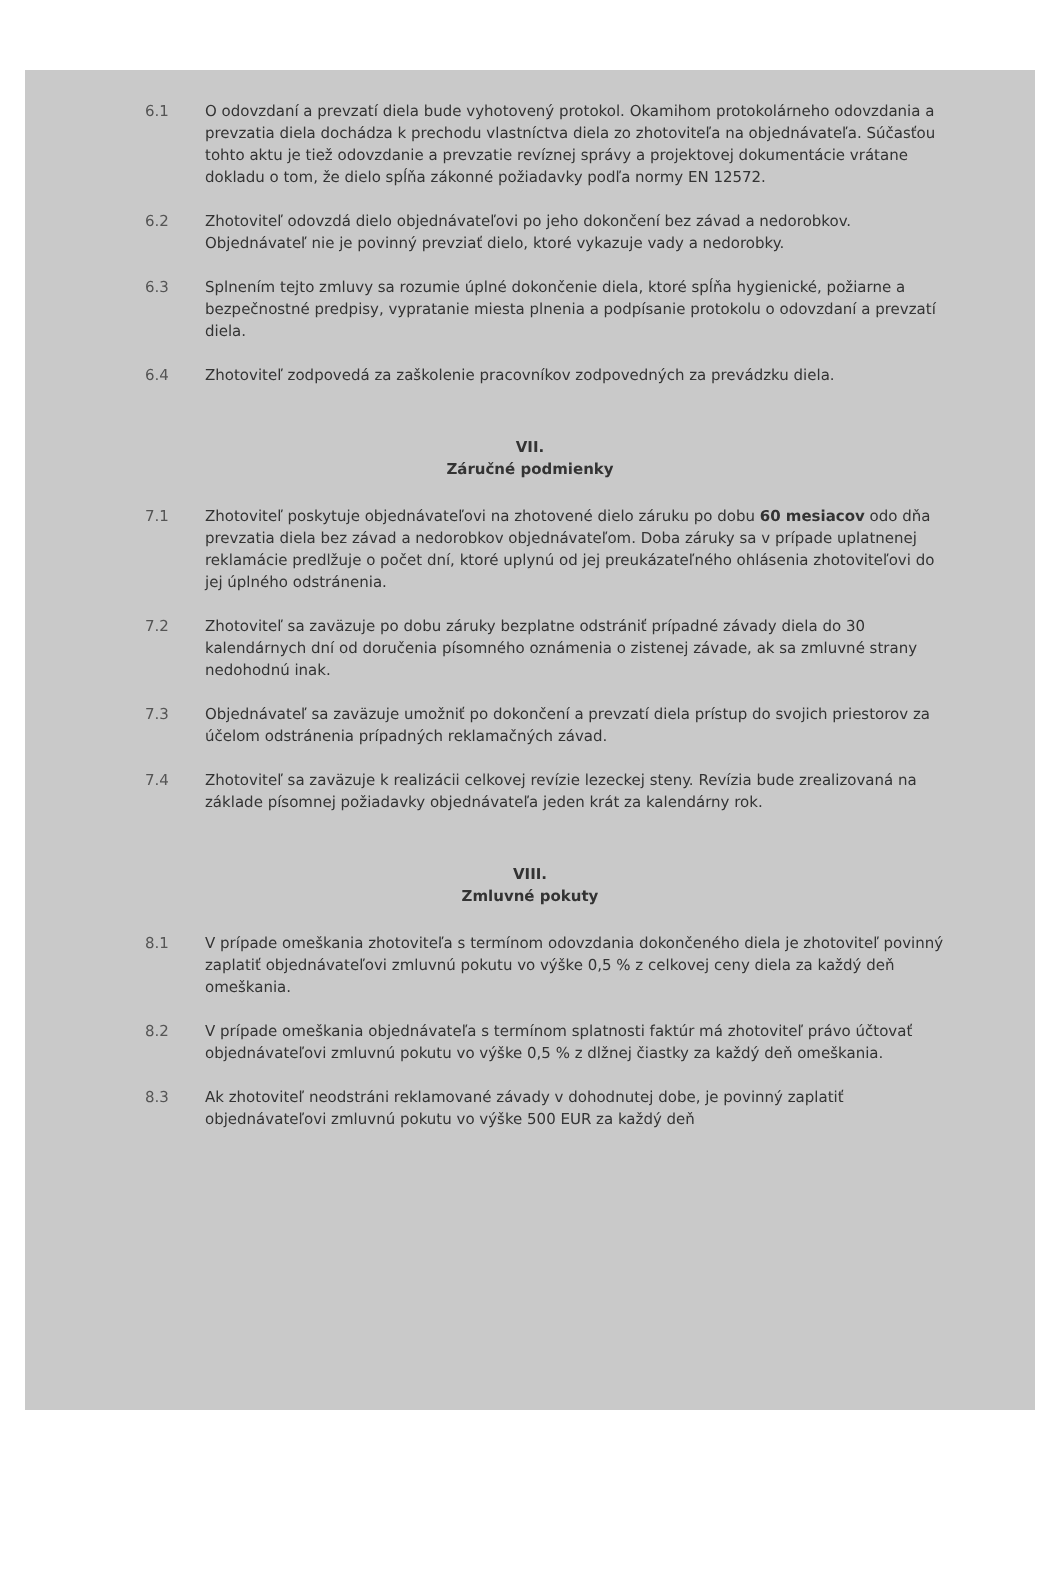6.1 O odovzdaní a prevzatí diela bude vyhotovený protokol. Okamihom protokolárneho odovzdania a prevzatia diela dochádza k prechodu vlastníctva diela zo zhotoviteľa na objednávateľa. Súčasťou tohto aktu je tiež odovzdanie a prevzatie revíznej správy a projektovej dokumentácie vrátane dokladu o tom, že dielo spĺňa zákonné požiadavky podľa normy EN 12572.
6.2 Zhotoviteľ odovzdá dielo objednávateľovi po jeho dokončení bez závad a nedorobkov. Objednávateľ nie je povinný prevziať dielo, ktoré vykazuje vady a nedorobky.
6.3 Splnením tejto zmluvy sa rozumie úplné dokončenie diela, ktoré spĺňa hygienické, požiarne a bezpečnostné predpisy, vypratanie miesta plnenia a podpísanie protokolu o odovzdaní a prevzatí diela.
6.4 Zhotoviteľ zodpovedá za zaškolenie pracovníkov zodpovedných za prevádzku diela.
VII.
Záručné podmienky
7.1 Zhotoviteľ poskytuje objednávateľovi na zhotovené dielo záruku po dobu 60 mesiacov odo dňa prevzatia diela bez závad a nedorobkov objednávateľom. Doba záruky sa v prípade uplatnenej reklamácie predlžuje o počet dní, ktoré uplynú od jej preukázateľného ohlásenia zhotoviteľovi do jej úplného odstránenia.
7.2 Zhotoviteľ sa zaväzuje po dobu záruky bezplatne odstrániť prípadné závady diela do 30 kalendárnych dní od doručenia písomného oznámenia o zistenej závade, ak sa zmluvné strany nedohodnú inak.
7.3 Objednávateľ sa zaväzuje umožniť po dokončení a prevzatí diela prístup do svojich priestorov za účelom odstránenia prípadných reklamačných závad.
7.4 Zhotoviteľ sa zaväzuje k realizácii celkovej revízie lezeckej steny. Revízia bude zrealizovaná na základe písomnej požiadavky objednávateľa jeden krát za kalendárny rok.
VIII.
Zmluvné pokuty
8.1 V prípade omeškania zhotoviteľa s termínom odovzdania dokončeného diela je zhotoviteľ povinný zaplatiť objednávateľovi zmluvnú pokutu vo výške 0,5 % z celkovej ceny diela za každý deň omeškania.
8.2 V prípade omeškania objednávateľa s termínom splatnosti faktúr má zhotoviteľ právo účtovať objednávateľovi zmluvnú pokutu vo výške 0,5 % z dlžnej čiastky za každý deň omeškania.
8.3 Ak zhotoviteľ neodstráni reklamované závady v dohodnutej dobe, je povinný zaplatiť objednávateľovi zmluvnú pokutu vo výške 500 EUR za každý deň